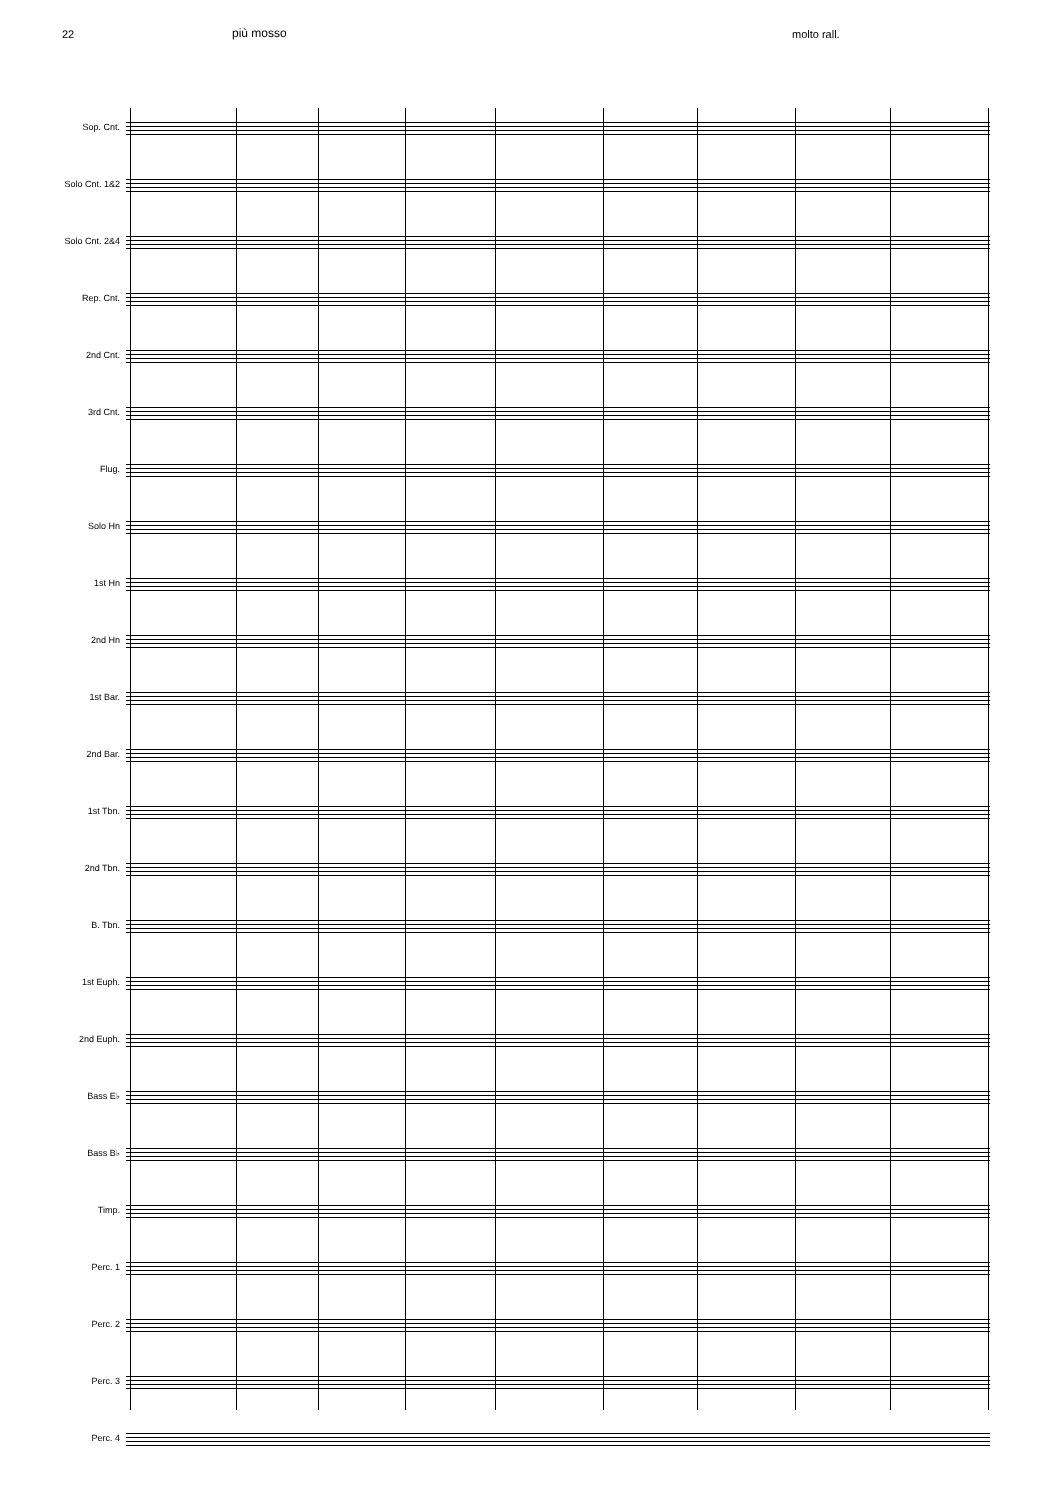22 più mosso molto rall.
Sop. Cnt.
Solo Cnt. 1&2
Solo Cnt. 2&4
Rep. Cnt.
2nd Cnt.
3rd Cnt.
Flug.
Solo Hn
1st Hn
2nd Hn
1st Bar.
2nd Bar.
1st Tbn.
2nd Tbn.
B. Tbn.
1st Euph.
2nd Euph.
Bass E♭
Bass B♭
Timp.
Perc. 1
Perc. 2
Perc. 3
Perc. 4